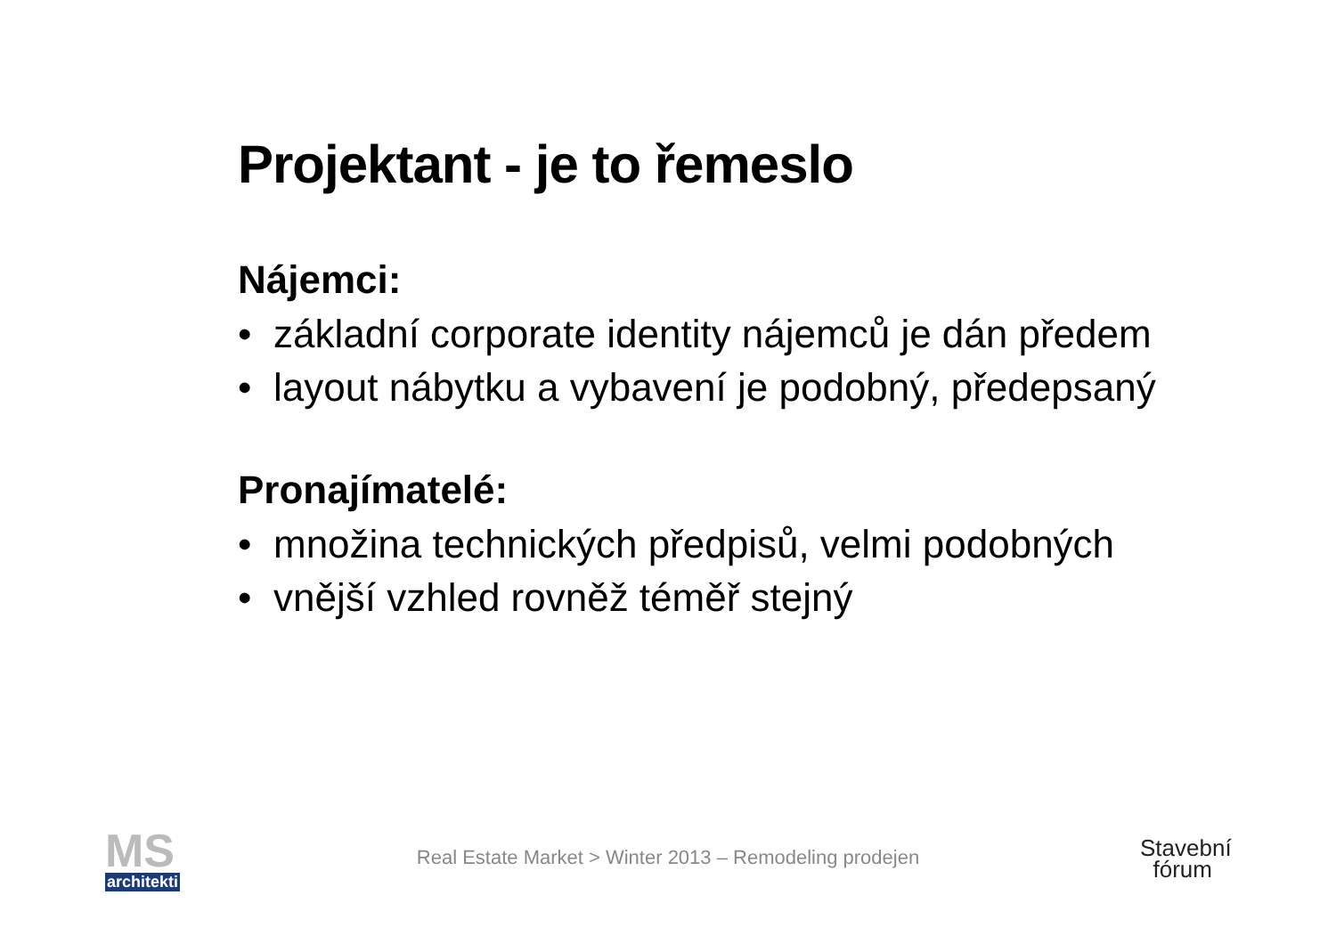Projektant - je to řemeslo
Nájemci:
• základní corporate identity nájemců je dán předem
• layout nábytku a vybavení je podobný, předepsaný
Pronajímatelé:
• množina technických předpisů, velmi podobných
• vnější vzhled rovněž téměř stejný
MS
architekti
Real Estate Market > Winter 2013 – Remodeling prodejen
Stavební
fórum